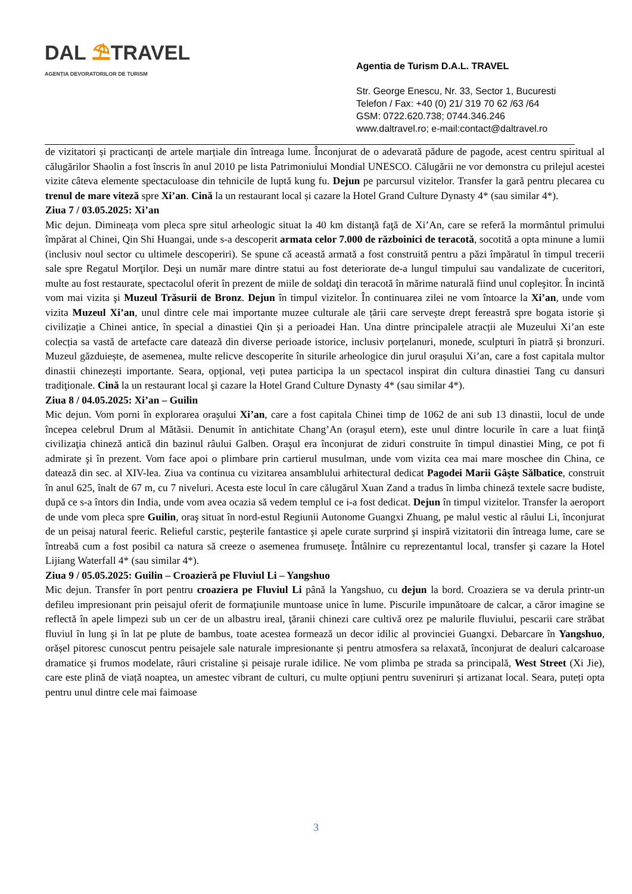DAL ⛱TRAVEL
AGENȚIA DEVORATORILOR DE TURISM
Agentia de Turism D.A.L. TRAVEL
Str. George Enescu, Nr. 33, Sector 1, Bucuresti
Telefon / Fax: +40 (0) 21/ 319 70 62 /63 /64
GSM: 0722.620.738; 0744.346.246
www.daltravel.ro; e-mail:contact@daltravel.ro
de vizitatori și practicanți de artele marțiale din întreaga lume. Înconjurat de o adevarată pădure de pagode, acest centru spiritual al călugărilor Shaolin a fost înscris în anul 2010 pe lista Patrimoniului Mondial UNESCO. Călugării ne vor demonstra cu prilejul acestei vizite câteva elemente spectaculoase din tehnicile de luptă kung fu. Dejun pe parcursul vizitelor. Transfer la gară pentru plecarea cu trenul de mare viteză spre Xi’an. Cină la un restaurant local și cazare la Hotel Grand Culture Dynasty 4* (sau similar 4*).
Ziua 7 / 03.05.2025: Xi’an
Mic dejun. Dimineața vom pleca spre situl arheologic situat la 40 km distanţă faţă de Xi’An, care se referă la mormântul primului împărat al Chinei, Qin Shi Huangai, unde s-a descoperit armata celor 7.000 de războinici de teracotă, socotită a opta minune a lumii (inclusiv noul sector cu ultimele descoperiri). Se spune că această armată a fost construită pentru a păzi împăratul în timpul trecerii sale spre Regatul Morţilor. Deşi un număr mare dintre statui au fost deteriorate de-a lungul timpului sau vandalizate de cuceritori, multe au fost restaurate, spectacolul oferit în prezent de miile de soldaţi din teracotă în mărime naturală fiind unul copleşitor. În incintă vom mai vizita şi Muzeul Trăsurii de Bronz. Dejun în timpul vizitelor. În continuarea zilei ne vom întoarce la Xi’an, unde vom vizita Muzeul Xi’an, unul dintre cele mai importante muzee culturale ale țării care servește drept fereastră spre bogata istorie și civilizație a Chinei antice, în special a dinastiei Qin și a perioadei Han. Una dintre principalele atracții ale Muzeului Xi’an este colecția sa vastă de artefacte care datează din diverse perioade istorice, inclusiv porțelanuri, monede, sculpturi în piatră și bronzuri. Muzeul găzduiește, de asemenea, multe relicve descoperite în siturile arheologice din jurul orașului Xi’an, care a fost capitala multor dinastii chinezești importante. Seara, opţional, veți putea participa la un spectacol inspirat din cultura dinastiei Tang cu dansuri tradiţionale. Cină la un restaurant local şi cazare la Hotel Grand Culture Dynasty 4* (sau similar 4*).
Ziua 8 / 04.05.2025: Xi’an – Guilin
Mic dejun. Vom porni în explorarea oraşului Xi’an, care a fost capitala Chinei timp de 1062 de ani sub 13 dinastii, locul de unde începea celebrul Drum al Mătăsii. Denumit în antichitate Chang’An (oraşul etern), este unul dintre locurile în care a luat fiinţă civilizaţia chineză antică din bazinul râului Galben. Oraşul era înconjurat de ziduri construite în timpul dinastiei Ming, ce pot fi admirate şi în prezent. Vom face apoi o plimbare prin cartierul musulman, unde vom vizita cea mai mare moschee din China, ce datează din sec. al XIV-lea. Ziua va continua cu vizitarea ansamblului arhitectural dedicat Pagodei Marii Gâşte Sălbatice, construit în anul 625, înalt de 67 m, cu 7 niveluri. Acesta este locul în care călugărul Xuan Zand a tradus în limba chineză textele sacre budiste, după ce s-a întors din India, unde vom avea ocazia să vedem templul ce i-a fost dedicat. Dejun în timpul vizitelor. Transfer la aeroport de unde vom pleca spre Guilin, oraş situat în nord-estul Regiunii Autonome Guangxi Zhuang, pe malul vestic al râului Li, înconjurat de un peisaj natural feeric. Relieful carstic, peşterile fantastice şi apele curate surprind şi inspiră vizitatorii din întreaga lume, care se întreabă cum a fost posibil ca natura să creeze o asemenea frumuseţe. Întâlnire cu reprezentantul local, transfer şi cazare la Hotel Lijiang Waterfall 4* (sau similar 4*).
Ziua 9 / 05.05.2025: Guilin – Croazieră pe Fluviul Li – Yangshuo
Mic dejun. Transfer în port pentru croaziera pe Fluviul Li până la Yangshuo, cu dejun la bord. Croaziera se va derula printr-un defileu impresionant prin peisajul oferit de formaţiunile muntoase unice în lume. Piscurile impunătoare de calcar, a căror imagine se reflectă în apele limpezi sub un cer de un albastru ireal, ţăranii chinezi care cultivă orez pe malurile fluviului, pescarii care străbat fluviul în lung şi în lat pe plute de bambus, toate acestea formează un decor idilic al provinciei Guangxi. Debarcare în Yangshuo, orășel pitoresc cunoscut pentru peisajele sale naturale impresionante și pentru atmosfera sa relaxată, înconjurat de dealuri calcaroase dramatice și frumos modelate, râuri cristaline și peisaje rurale idilice. Ne vom plimba pe strada sa principală, West Street (Xi Jie), care este plină de viață noaptea, un amestec vibrant de culturi, cu multe opțiuni pentru suveniruri și artizanat local. Seara, puteți opta pentru unul dintre cele mai faimoase
3